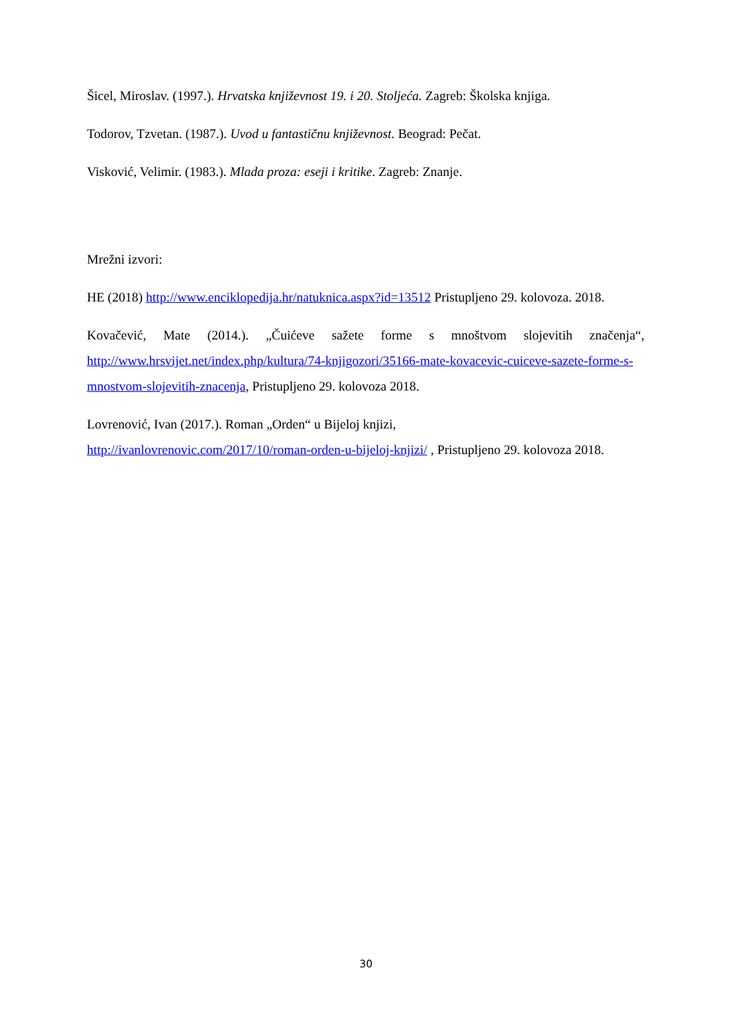Šicel, Miroslav. (1997.). Hrvatska književnost 19. i 20. Stoljeća. Zagreb: Školska knjiga.
Todorov, Tzvetan. (1987.). Uvod u fantastičnu književnost. Beograd: Pečat.
Visković, Velimir. (1983.). Mlada proza: eseji i kritike. Zagreb: Znanje.
Mrežni izvori:
HE (2018) http://www.enciklopedija.hr/natuknica.aspx?id=13512 Pristupljeno 29. kolovoza. 2018.
Kovačević, Mate (2014.). „Čuićeve sažete forme s mnoštvom slojevitih značenja“, http://www.hrsvijet.net/index.php/kultura/74-knjigozori/35166-mate-kovacevic-cuiceve-sazete-forme-s-mnostvom-slojevitih-znacenja, Pristupljeno 29. kolovoza 2018.
Lovrenović, Ivan (2017.). Roman „Orden“ u Bijeloj knjizi,
http://ivanlovrenovic.com/2017/10/roman-orden-u-bijeloj-knjizi/ , Pristupljeno 29. kolovoza 2018.
30